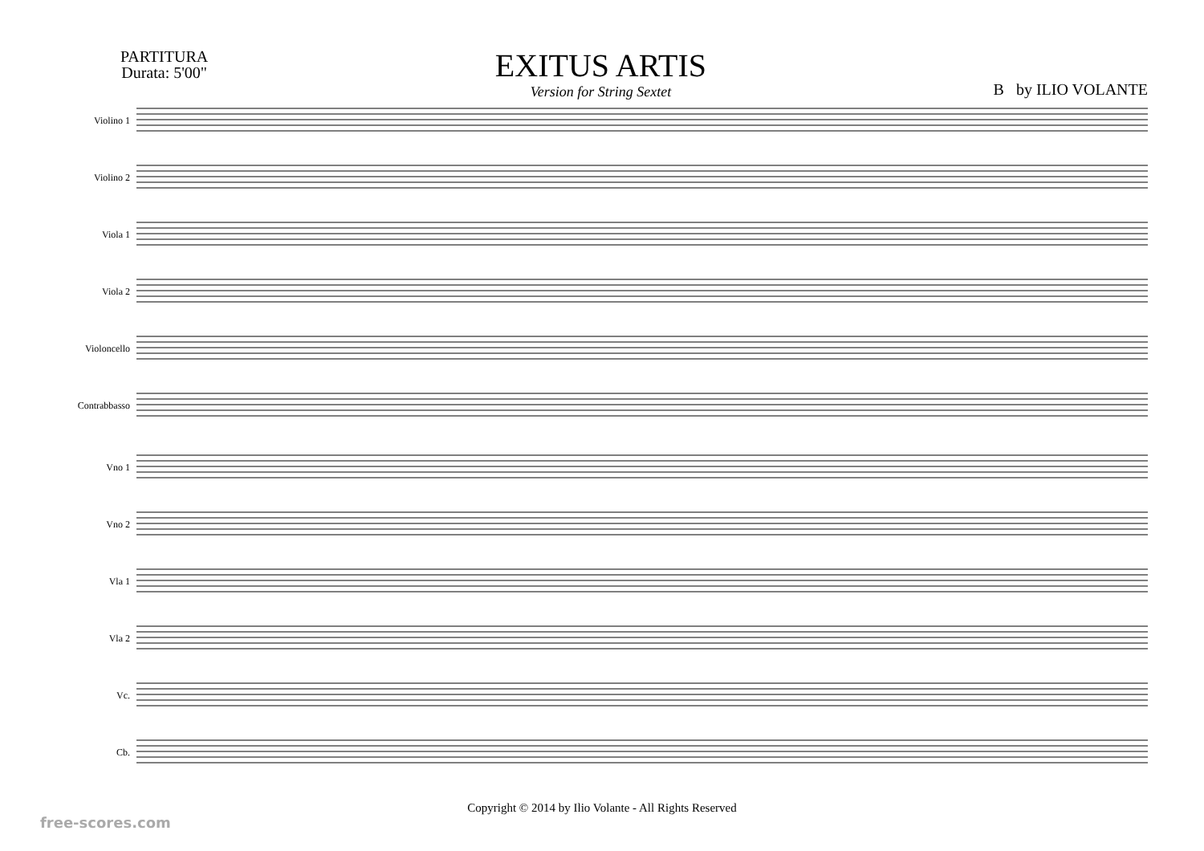PARTITURA
Durata: 5'00"
EXITUS ARTIS
Version for String Sextet
B by ILIO VOLANTE
Violino 1
Violino 2
Viola 1
Viola 2
Violoncello
Contrabbasso
Vno 1
Vno 2
Vla 1
Vla 2
Vc.
Cb.
Copyright © 2014 by Ilio Volante - All Rights Reserved
free-scores.com